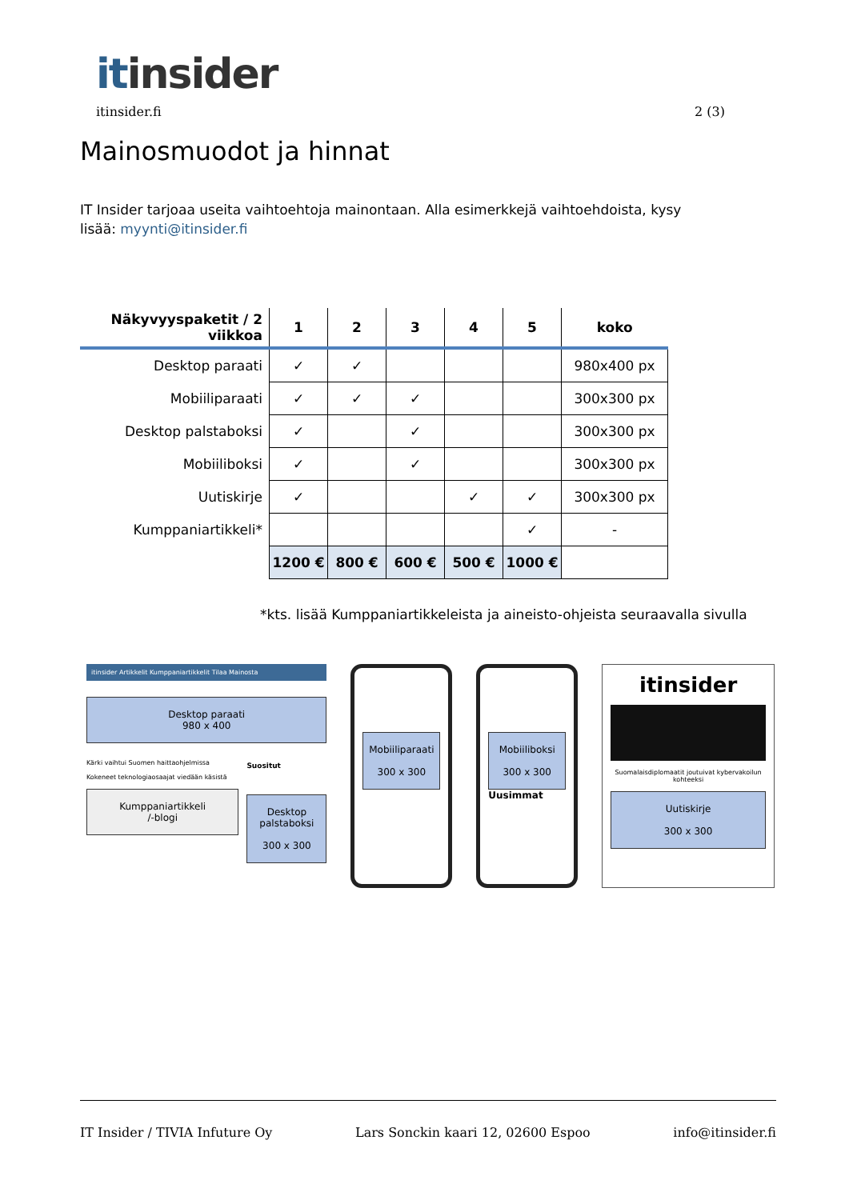itinsider
itinsider.fi 2 (3)
Mainosmuodot ja hinnat
IT Insider tarjoaa useita vaihtoehtoja mainontaan. Alla esimerkkejä vaihtoehdoista, kysy lisää: myynti@itinsider.fi
| Näkyvyyspaketit / 2 viikkoa | 1 | 2 | 3 | 4 | 5 | koko |
| --- | --- | --- | --- | --- | --- | --- |
| Desktop paraati | ✓ | ✓ | | | | 980x400 px |
| Mobiiliparaati | ✓ | ✓ | ✓ | | | 300x300 px |
| Desktop palstaboksi | ✓ | | ✓ | | | 300x300 px |
| Mobiiliboksi | ✓ | | ✓ | | | 300x300 px |
| Uutiskirje | ✓ | | | ✓ | ✓ | 300x300 px |
| Kumppaniartikkeli* | | | | | ✓ | - |
| | 1200 € | 800 € | 600 € | 500 € | 1000 € | |
*kts. lisää Kumppaniartikkeleista ja aineisto-ohjeista seuraavalla sivulla
itinsider Artikkelit Kumppaniartikkelit Tilaa Mainosta
Desktop paraati
980 x 400
Kärki vaihtui Suomen haittaohjelmissa
Kokeneet teknologiaosaajat viedään käsistä
Kumppaniartikkeli
/-blogi
Suositut
Desktop palstaboksi
300 x 300
Mobiiliparaati
300 x 300
Mobiiliboksi
300 x 300
Uusimmat
itinsider
Suomalaisdiplomaatit joutuivat kybervakoilun kohteeksi
Uutiskirje
300 x 300
IT Insider / TIVIA Infuture Oy Lars Sonckin kaari 12, 02600 Espoo info@itinsider.fi